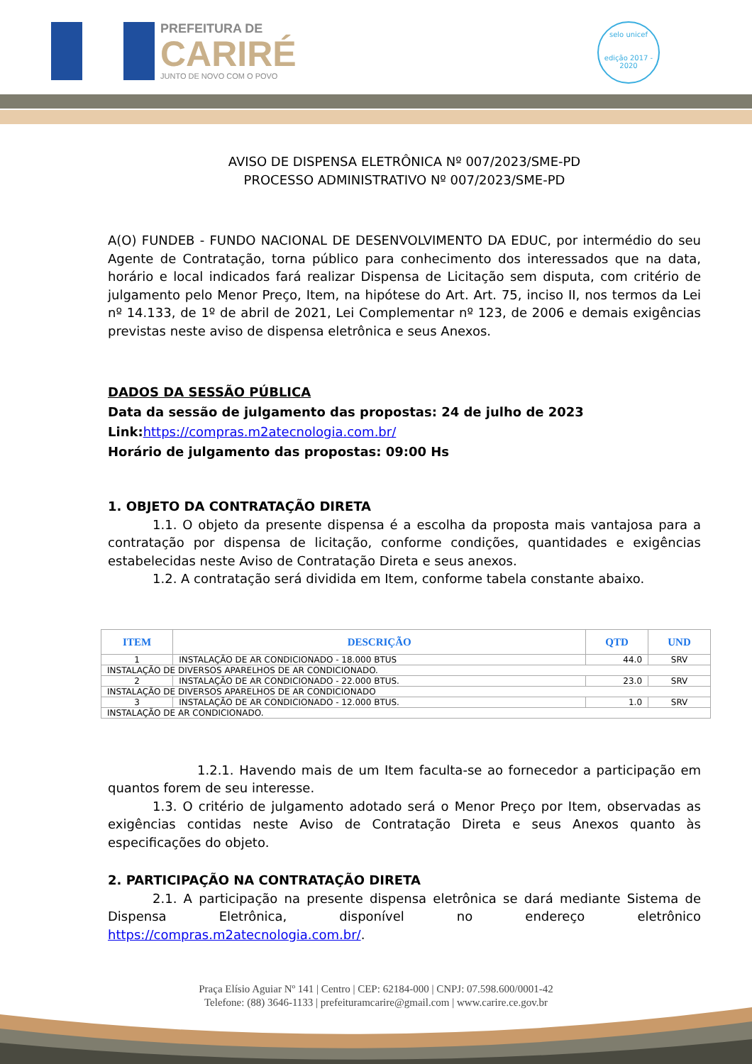PREFEITURA DE
CARIRÉ
JUNTO DE NOVO COM O POVO
selo unicef
edição 2017 - 2020
AVISO DE DISPENSA ELETRÔNICA Nº 007/2023/SME-PD
PROCESSO ADMINISTRATIVO Nº 007/2023/SME-PD
A(O) FUNDEB - FUNDO NACIONAL DE DESENVOLVIMENTO DA EDUC, por intermédio do seu Agente de Contratação, torna público para conhecimento dos interessados que na data, horário e local indicados fará realizar Dispensa de Licitação sem disputa, com critério de julgamento pelo Menor Preço, Item, na hipótese do Art. Art. 75, inciso II, nos termos da Lei nº 14.133, de 1º de abril de 2021, Lei Complementar nº 123, de 2006 e demais exigências previstas neste aviso de dispensa eletrônica e seus Anexos.
DADOS DA SESSÃO PÚBLICA
Data da sessão de julgamento das propostas: 24 de julho de 2023
Link:https://compras.m2atecnologia.com.br/
Horário de julgamento das propostas: 09:00 Hs
1. OBJETO DA CONTRATAÇÃO DIRETA
1.1. O objeto da presente dispensa é a escolha da proposta mais vantajosa para a contratação por dispensa de licitação, conforme condições, quantidades e exigências estabelecidas neste Aviso de Contratação Direta e seus anexos.
1.2. A contratação será dividida em Item, conforme tabela constante abaixo.
| ITEM | DESCRIÇÃO | QTD | UND |
| --- | --- | --- | --- |
| 1 | INSTALAÇÃO DE AR CONDICIONADO - 18.000 BTUS | 44.0 | SRV |
| INSTALAÇÃO DE DIVERSOS APARELHOS DE AR CONDICIONADO. | | | |
| 2 | INSTALAÇÃO DE AR CONDICIONADO - 22.000 BTUS. | 23.0 | SRV |
| INSTALAÇÃO DE DIVERSOS APARELHOS DE AR CONDICIONADO | | | |
| 3 | INSTALAÇÃO DE AR CONDICIONADO - 12.000 BTUS. | 1.0 | SRV |
| INSTALAÇÃO DE AR CONDICIONADO. | | | |
1.2.1. Havendo mais de um Item faculta-se ao fornecedor a participação em quantos forem de seu interesse.
1.3. O critério de julgamento adotado será o Menor Preço por Item, observadas as exigências contidas neste Aviso de Contratação Direta e seus Anexos quanto às especificações do objeto.
2. PARTICIPAÇÃO NA CONTRATAÇÃO DIRETA
2.1. A participação na presente dispensa eletrônica se dará mediante Sistema de Dispensa Eletrônica, disponível no endereço eletrônico https://compras.m2atecnologia.com.br/.
Praça Elísio Aguiar Nº 141 | Centro | CEP: 62184-000 | CNPJ: 07.598.600/0001-42
Telefone: (88) 3646-1133 | prefeituramcarire@gmail.com | www.carire.ce.gov.br